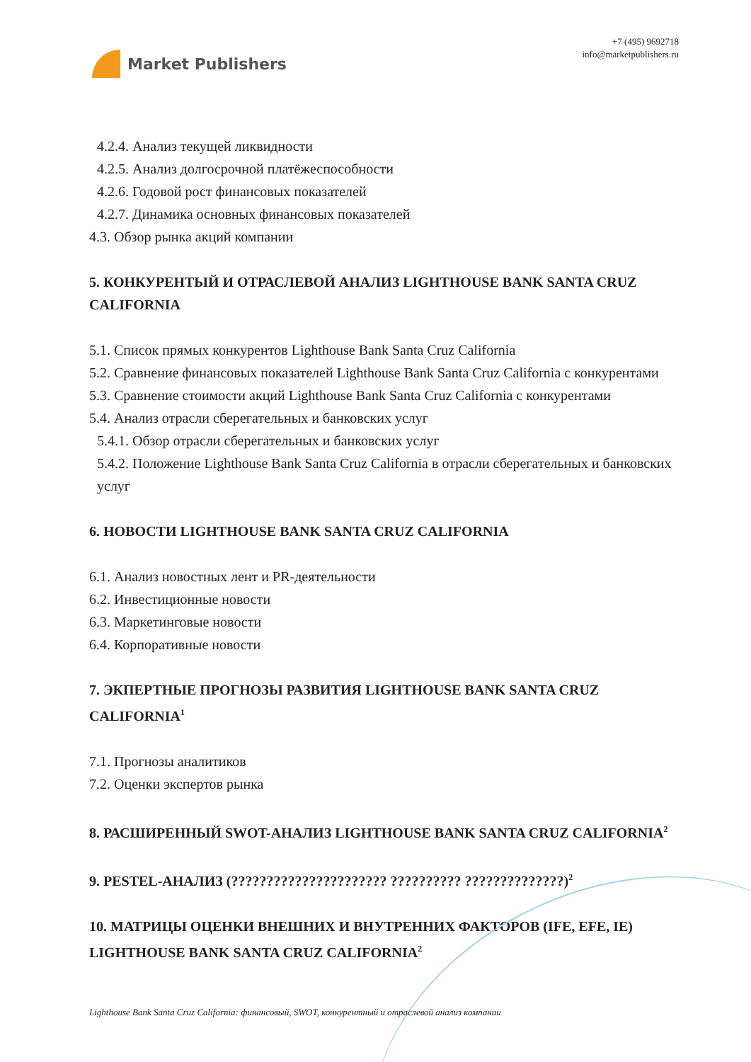Market Publishers
+7 (495) 9692718
info@marketpublishers.ru
4.2.4. Анализ текущей ликвидности
4.2.5. Анализ долгосрочной платёжеспособности
4.2.6. Годовой рост финансовых показателей
4.2.7. Динамика основных финансовых показателей
4.3. Обзор рынка акций компании
5. КОНКУРЕНТЫЙ И ОТРАСЛЕВОЙ АНАЛИЗ LIGHTHOUSE BANK SANTA CRUZ CALIFORNIA
5.1. Список прямых конкурентов Lighthouse Bank Santa Cruz California
5.2. Сравнение финансовых показателей Lighthouse Bank Santa Cruz California с конкурентами
5.3. Сравнение стоимости акций Lighthouse Bank Santa Cruz California с конкурентами
5.4. Анализ отрасли сберегательных и банковских услуг
5.4.1. Обзор отрасли сберегательных и банковских услуг
5.4.2. Положение Lighthouse Bank Santa Cruz California в отрасли сберегательных и банковских услуг
6. НОВОСТИ LIGHTHOUSE BANK SANTA CRUZ CALIFORNIA
6.1. Анализ новостных лент и PR-деятельности
6.2. Инвестиционные новости
6.3. Маркетинговые новости
6.4. Корпоративные новости
7. ЭКПЕРТНЫЕ ПРОГНОЗЫ РАЗВИТИЯ LIGHTHOUSE BANK SANTA CRUZ CALIFORNIA<sup>1</sup>
7.1. Прогнозы аналитиков
7.2. Оценки экспертов рынка
8. РАСШИРЕННЫЙ SWOT-АНАЛИЗ LIGHTHOUSE BANK SANTA CRUZ CALIFORNIA<sup>2</sup>
9. PESTEL-АНАЛИЗ (?????????????????????? ?????????? ??????????????)<sup>2</sup>
10. МАТРИЦЫ ОЦЕНКИ ВНЕШНИХ И ВНУТРЕННИХ ФАКТОРОВ (IFE, EFE, IE) LIGHTHOUSE BANK SANTA CRUZ CALIFORNIA<sup>2</sup>
Lighthouse Bank Santa Cruz California: финансовый, SWOT, конкурентный и отраслевой анализ компании